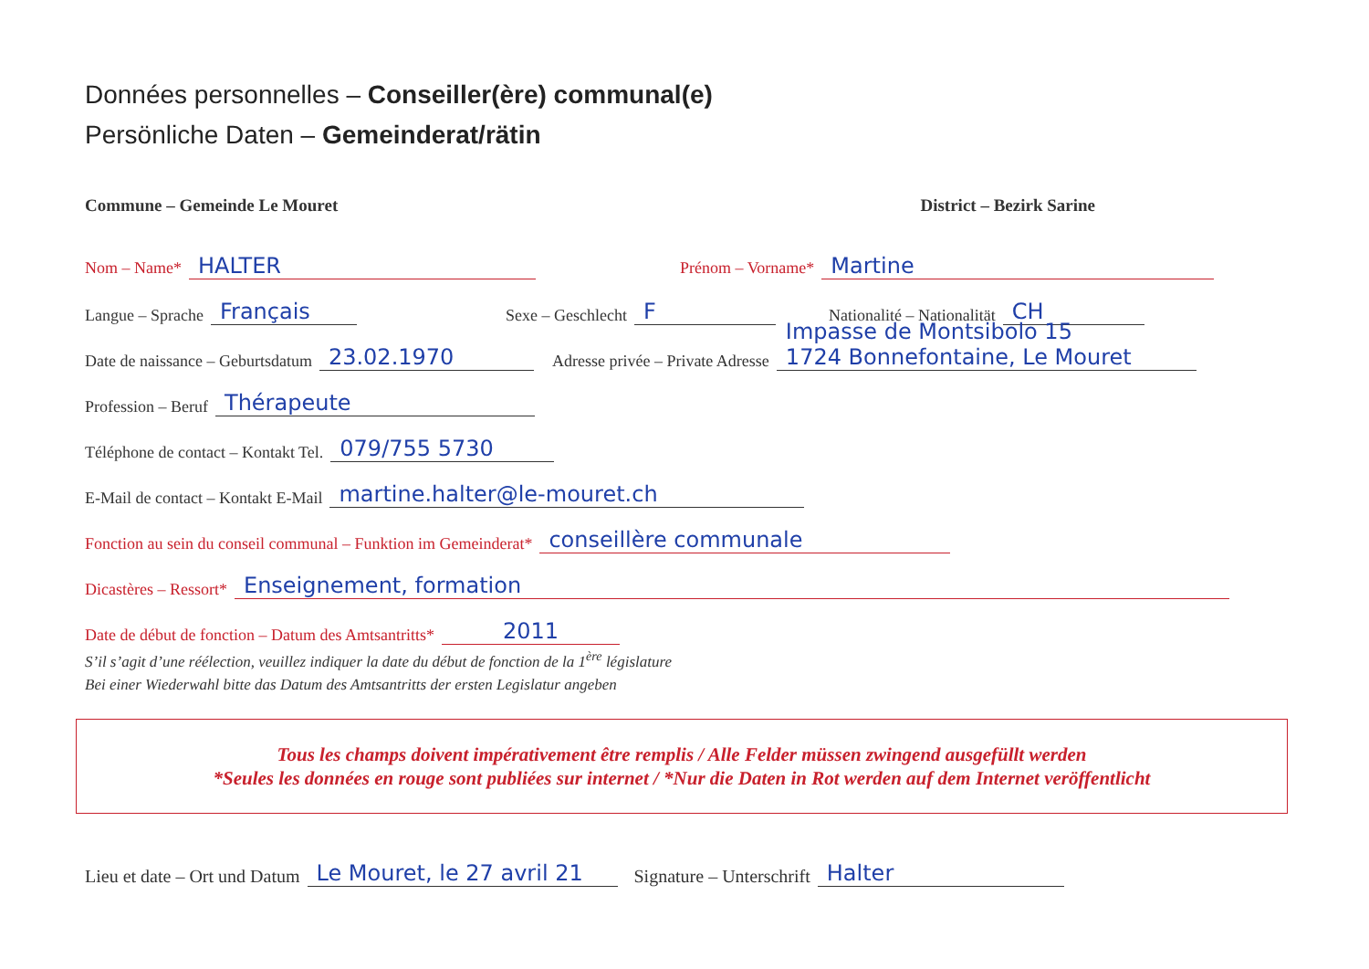Données personnelles – Conseiller(ère) communal(e)
Persönliche Daten – Gemeinderat/rätin
Commune – Gemeinde Le Mouret District – Bezirk Sarine
Nom – Name* HALTER Prénom – Vorname* Martine
Langue – Sprache Français Sexe – Geschlecht F Nationalité – Nationalität CH
Date de naissance – Geburtsdatum 23.02.1970 Adresse privée – Private Adresse Impasse de Montsibolo 15
1724 Bonnefontaine, Le Mouret
Profession – Beruf Thérapeute
Téléphone de contact – Kontakt Tel. 079/755 5730
E-Mail de contact – Kontakt E-Mail martine.halter@le-mouret.ch
Fonction au sein du conseil communal – Funktion im Gemeinderat* conseillère communale
Dicastères – Ressort* Enseignement, formation
Date de début de fonction – Datum des Amtsantritts* 2011
S’il s’agit d’une réélection, veuillez indiquer la date du début de fonction de la 1<sup>ère</sup> législature
Bei einer Wiederwahl bitte das Datum des Amtsantritts der ersten Legislatur angeben
Tous les champs doivent impérativement être remplis / Alle Felder müssen zwingend ausgefüllt werden
*Seules les données en rouge sont publiées sur internet / *Nur die Daten in Rot werden auf dem Internet veröffentlicht
Lieu et date – Ort und Datum Le Mouret, le 27 avril 21 Signature – Unterschrift Halter